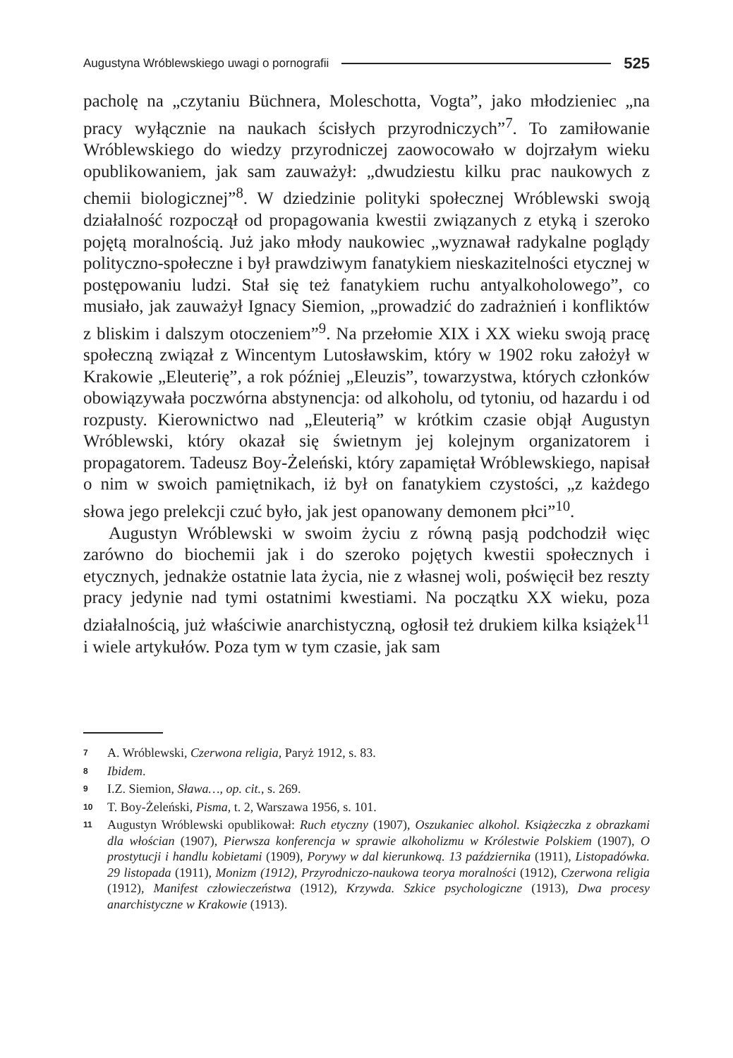Augustyna Wróblewskiego uwagi o pornografii 525
pacholę na „czytaniu Büchnera, Moleschotta, Vogta”, jako młodzieniec „na pracy wyłącznie na naukach ścisłych przyrodniczych”<sup>7</sup>. To zamiłowanie Wróblewskiego do wiedzy przyrodniczej zaowocowało w dojrzałym wieku opublikowaniem, jak sam zauważył: „dwudziestu kilku prac naukowych z chemii biologicznej”<sup>8</sup>. W dziedzinie polityki społecznej Wróblewski swoją działalność rozpoczął od propagowania kwestii związanych z etyką i szeroko pojętą moralnością. Już jako młody naukowiec „wyznawał radykalne poglądy polityczno-społeczne i był prawdziwym fanatykiem nieskazitelności etycznej w postępowaniu ludzi. Stał się też fanatykiem ruchu antyalkoholowego”, co musiało, jak zauważył Ignacy Siemion, „prowadzić do zadrażnień i konfliktów z bliskim i dalszym otoczeniem”<sup>9</sup>. Na przełomie XIX i XX wieku swoją pracę społeczną związał z Wincentym Lutosławskim, który w 1902 roku założył w Krakowie „Eleuterię”, a rok później „Eleuzis”, towarzystwa, których członków obowiązywała poczwórna abstynencja: od alkoholu, od tytoniu, od hazardu i od rozpusty. Kierownictwo nad „Eleuterią” w krótkim czasie objął Augustyn Wróblewski, który okazał się świetnym jej kolejnym organizatorem i propagatorem. Tadeusz Boy-Żeleński, który zapamiętał Wróblewskiego, napisał o nim w swoich pamiętnikach, iż był on fanatykiem czystości, „z każdego słowa jego prelekcji czuć było, jak jest opanowany demonem płci”<sup>10</sup>.
Augustyn Wróblewski w swoim życiu z równą pasją podchodził więc zarówno do biochemii jak i do szeroko pojętych kwestii społecznych i etycznych, jednakże ostatnie lata życia, nie z własnej woli, poświęcił bez reszty pracy jedynie nad tymi ostatnimi kwestiami. Na początku XX wieku, poza działalnością, już właściwie anarchistyczną, ogłosił też drukiem kilka książek<sup>11</sup> i wiele artykułów. Poza tym w tym czasie, jak sam
7 A. Wróblewski, Czerwona religia, Paryż 1912, s. 83.
8 Ibidem.
9 I.Z. Siemion, Sława…, op. cit., s. 269.
10 T. Boy-Żeleński, Pisma, t. 2, Warszawa 1956, s. 101.
11 Augustyn Wróblewski opublikował: Ruch etyczny (1907), Oszukaniec alkohol. Książeczka z obrazkami dla włościan (1907), Pierwsza konferencja w sprawie alkoholizmu w Królestwie Polskiem (1907), O prostytucji i handlu kobietami (1909), Porywy w dal kierunkową. 13 października (1911), Listopadówka. 29 listopada (1911), Monizm (1912), Przyrodniczo-naukowa teorya moralności (1912), Czerwona religia (1912), Manifest człowieczeństwa (1912), Krzywda. Szkice psychologiczne (1913), Dwa procesy anarchistyczne w Krakowie (1913).